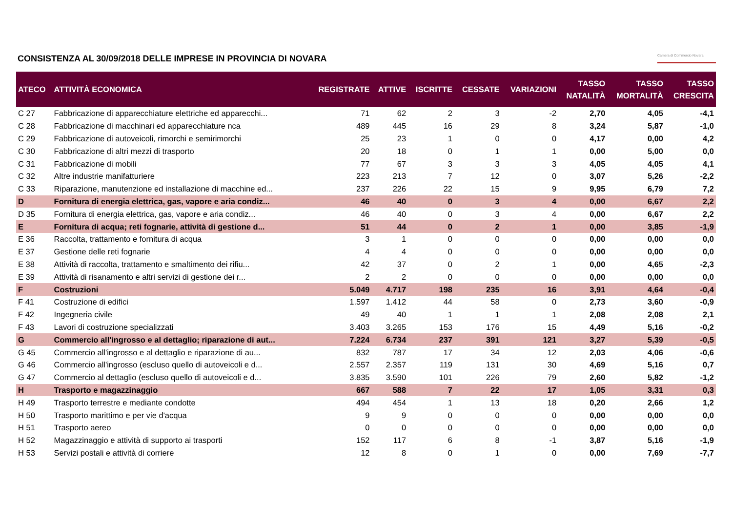CONSISTENZA AL 30/09/2018 DELLE IMPRESE IN PROVINCIA DI NOVARA
Camera di Commercio Novara
| ATECO | ATTIVITÀ ECONOMICA | REGISTRATE | ATTIVE | ISCRITTE | CESSATE | VARIAZIONI | TASSO NATALITÀ | TASSO MORTALITÀ | TASSO CRESCITA |
| --- | --- | --- | --- | --- | --- | --- | --- | --- | --- |
| C 27 | Fabbricazione di apparecchiature elettriche ed apparecchi... | 71 | 62 | 2 | 3 | -2 | 2,70 | 4,05 | -4,1 |
| C 28 | Fabbricazione di macchinari ed apparecchiature nca | 489 | 445 | 16 | 29 | 8 | 3,24 | 5,87 | -1,0 |
| C 29 | Fabbricazione di autoveicoli, rimorchi e semirimorchi | 25 | 23 | 1 | 0 | 0 | 4,17 | 0,00 | 4,2 |
| C 30 | Fabbricazione di altri mezzi di trasporto | 20 | 18 | 0 | 1 | 1 | 0,00 | 5,00 | 0,0 |
| C 31 | Fabbricazione di mobili | 77 | 67 | 3 | 3 | 3 | 4,05 | 4,05 | 4,1 |
| C 32 | Altre industrie manifatturiere | 223 | 213 | 7 | 12 | 0 | 3,07 | 5,26 | -2,2 |
| C 33 | Riparazione, manutenzione ed installazione di macchine ed... | 237 | 226 | 22 | 15 | 9 | 9,95 | 6,79 | 7,2 |
| D | Fornitura di energia elettrica, gas, vapore e aria condiz... | 46 | 40 | 0 | 3 | 4 | 0,00 | 6,67 | 2,2 |
| D 35 | Fornitura di energia elettrica, gas, vapore e aria condiz... | 46 | 40 | 0 | 3 | 4 | 0,00 | 6,67 | 2,2 |
| E | Fornitura di acqua; reti fognarie, attività di gestione d... | 51 | 44 | 0 | 2 | 1 | 0,00 | 3,85 | -1,9 |
| E 36 | Raccolta, trattamento e fornitura di acqua | 3 | 1 | 0 | 0 | 0 | 0,00 | 0,00 | 0,0 |
| E 37 | Gestione delle reti fognarie | 4 | 4 | 0 | 0 | 0 | 0,00 | 0,00 | 0,0 |
| E 38 | Attività di raccolta, trattamento e smaltimento dei rifiu... | 42 | 37 | 0 | 2 | 1 | 0,00 | 4,65 | -2,3 |
| E 39 | Attività di risanamento e altri servizi di gestione dei r... | 2 | 2 | 0 | 0 | 0 | 0,00 | 0,00 | 0,0 |
| F | Costruzioni | 5.049 | 4.717 | 198 | 235 | 16 | 3,91 | 4,64 | -0,4 |
| F 41 | Costruzione di edifici | 1.597 | 1.412 | 44 | 58 | 0 | 2,73 | 3,60 | -0,9 |
| F 42 | Ingegneria civile | 49 | 40 | 1 | 1 | 1 | 2,08 | 2,08 | 2,1 |
| F 43 | Lavori di costruzione specializzati | 3.403 | 3.265 | 153 | 176 | 15 | 4,49 | 5,16 | -0,2 |
| G | Commercio all'ingrosso e al dettaglio; riparazione di aut... | 7.224 | 6.734 | 237 | 391 | 121 | 3,27 | 5,39 | -0,5 |
| G 45 | Commercio all'ingrosso e al dettaglio e riparazione di au... | 832 | 787 | 17 | 34 | 12 | 2,03 | 4,06 | -0,6 |
| G 46 | Commercio all'ingrosso (escluso quello di autoveicoli e d... | 2.557 | 2.357 | 119 | 131 | 30 | 4,69 | 5,16 | 0,7 |
| G 47 | Commercio al dettaglio (escluso quello di autoveicoli e d... | 3.835 | 3.590 | 101 | 226 | 79 | 2,60 | 5,82 | -1,2 |
| H | Trasporto e magazzinaggio | 667 | 588 | 7 | 22 | 17 | 1,05 | 3,31 | 0,3 |
| H 49 | Trasporto terrestre e mediante condotte | 494 | 454 | 1 | 13 | 18 | 0,20 | 2,66 | 1,2 |
| H 50 | Trasporto marittimo e per vie d'acqua | 9 | 9 | 0 | 0 | 0 | 0,00 | 0,00 | 0,0 |
| H 51 | Trasporto aereo | 0 | 0 | 0 | 0 | 0 | 0,00 | 0,00 | 0,0 |
| H 52 | Magazzinaggio e attività di supporto ai trasporti | 152 | 117 | 6 | 8 | -1 | 3,87 | 5,16 | -1,9 |
| H 53 | Servizi postali e attività di corriere | 12 | 8 | 0 | 1 | 0 | 0,00 | 7,69 | -7,7 |